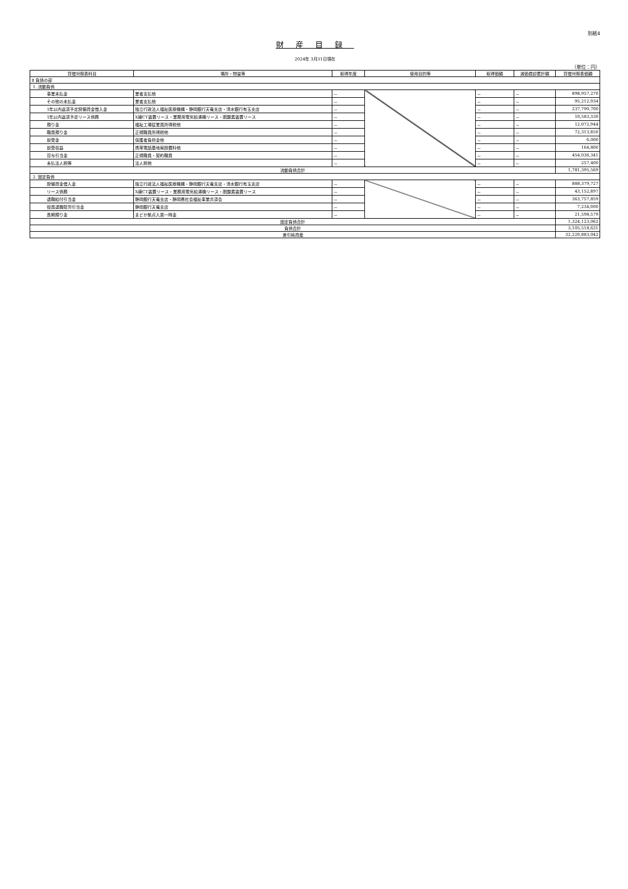別紙4
財産目録
2024年 3月31日現在
（単位：円）
| 貸借対照表科目 | 場所・物量等 | 取得年度 | 使用目的等 | 取得価額 | 減価償却累計額 | 貸借対照表価額 |
| --- | --- | --- | --- | --- | --- | --- |
| Ⅱ 負債の部 | | | | | | |
| 1. 流動負債 | | | | | | |
| 事業未払金 | 業者支払他 | － | | － | － | 898,957,270 |
| その他の未払金 | 業者支払他 | － | | － | － | 95,212,934 |
| 1年以内返済予定設備資金借入金 | 独立行政法人福祉医療機構・静岡銀行天竜支店・清水銀行有玉支店 | － | | － | － | 237,790,700 |
| 1年以内返済予定リース債務 | X線CT装置リース・業務用電気給湯機リース・脱酸素装置リース | － | | － | － | 10,583,330 |
| 預り金 | 福祉工場従業員所得税他 | － | | － | － | 12,072,944 |
| 職員預り金 | 正規職員所得税他 | － | | － | － | 72,313,850 |
| 前受金 | 保護者負担金他 | － | | － | － | 6,000 |
| 前受収益 | 携帯電話基地局設置料他 | － | | － | － | 164,800 |
| 賞与引当金 | 正規職員・契約職員 | － | | － | － | 454,036,341 |
| 未払法人税等 | 法人税他 | － | | － | － | 257,400 |
| 流動負債合計 | | | | | | 1,781,395,569 |
| 2. 固定負債 | | | | | | |
| 設備資金借入金 | 独立行政法人福祉医療機構・静岡銀行天竜支店・清水銀行有玉支店 | － | | － | － | 888,379,727 |
| リース債務 | X線CT装置リース・業務用電気給湯機リース・脱酸素装置リース | － | | － | － | 43,152,897 |
| 退職給付引当金 | 静岡銀行天竜支店・静岡県社会福祉事業共済会 | － | | － | － | 363,757,859 |
| 役員退職慰労引当金 | 静岡銀行天竜支店 | － | | － | － | 7,234,000 |
| 長期預り金 | まどか拠点入居一時金 | － | | － | － | 21,598,579 |
| 固定負債合計 | | | | | | 1,324,123,062 |
| 負債合計 | | | | | | 3,105,518,631 |
| 差引純資産 | | | | | | 32,220,883,042 |